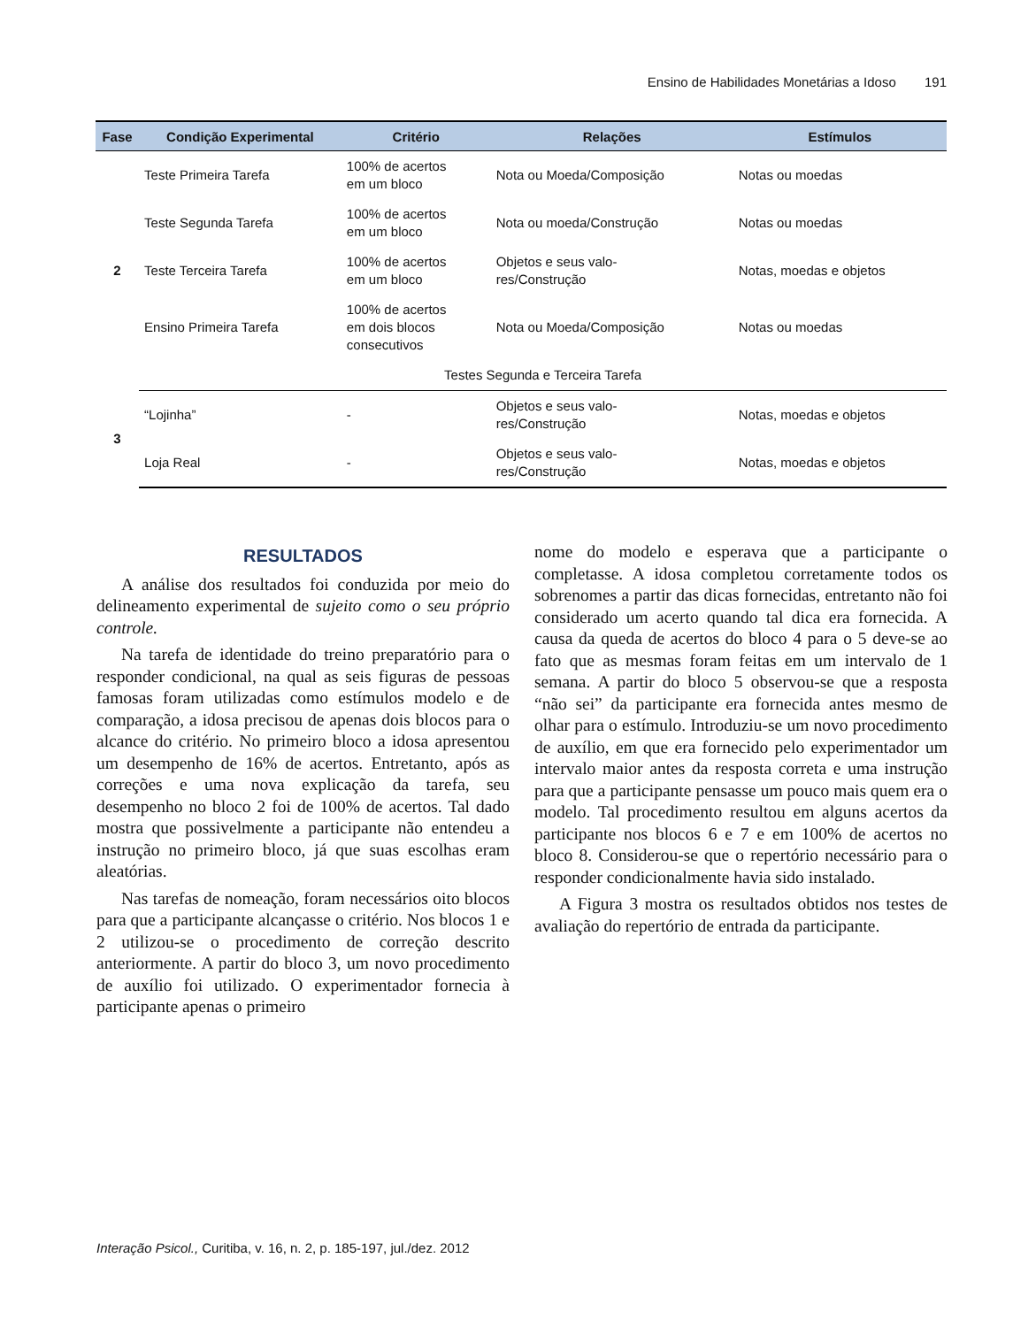Ensino de Habilidades Monetárias a Idoso 191
| Fase | Condição Experimental | Critério | Relações | Estímulos |
| --- | --- | --- | --- | --- |
| 2 | Teste Primeira Tarefa | 100% de acertos em um bloco | Nota ou Moeda/Composição | Notas ou moedas |
| | Teste Segunda Tarefa | 100% de acertos em um bloco | Nota ou moeda/Construção | Notas ou moedas |
| | Teste Terceira Tarefa | 100% de acertos em um bloco | Objetos e seus valo- res/Construção | Notas, moedas e objetos |
| | Ensino Primeira Tarefa | 100% de acertos em dois blocos consecutivos | Nota ou Moeda/Composição | Notas ou moedas |
| | Testes Segunda e Terceira Tarefa | | | |
| 3 | “Lojinha” | - | Objetos e seus valo- res/Construção | Notas, moedas e objetos |
| | Loja Real | - | Objetos e seus valo- res/Construção | Notas, moedas e objetos |
RESULTADOS
A análise dos resultados foi conduzida por meio do delineamento experimental de sujeito como o seu próprio controle.
Na tarefa de identidade do treino preparatório para o responder condicional, na qual as seis figuras de pessoas famosas foram utilizadas como estímulos modelo e de comparação, a idosa precisou de apenas dois blocos para o alcance do critério. No primeiro bloco a idosa apresentou um desempenho de 16% de acertos. Entretanto, após as correções e uma nova explicação da tarefa, seu desempenho no bloco 2 foi de 100% de acertos. Tal dado mostra que possivelmente a participante não entendeu a instrução no primeiro bloco, já que suas escolhas eram aleatórias.
Nas tarefas de nomeação, foram necessários oito blocos para que a participante alcançasse o critério. Nos blocos 1 e 2 utilizou-se o procedimento de correção descrito anteriormente. A partir do bloco 3, um novo procedimento de auxílio foi utilizado. O experimentador fornecia à participante apenas o primeiro
nome do modelo e esperava que a participante o completasse. A idosa completou corretamente todos os sobrenomes a partir das dicas fornecidas, entretanto não foi considerado um acerto quando tal dica era fornecida. A causa da queda de acertos do bloco 4 para o 5 deve-se ao fato que as mesmas foram feitas em um intervalo de 1 semana. A partir do bloco 5 observou-se que a resposta “não sei” da participante era fornecida antes mesmo de olhar para o estímulo. Introduziu-se um novo procedimento de auxílio, em que era fornecido pelo experimentador um intervalo maior antes da resposta correta e uma instrução para que a participante pensasse um pouco mais quem era o modelo. Tal procedimento resultou em alguns acertos da participante nos blocos 6 e 7 e em 100% de acertos no bloco 8. Considerou-se que o repertório necessário para o responder condicionalmente havia sido instalado.
A Figura 3 mostra os resultados obtidos nos testes de avaliação do repertório de entrada da participante.
Interação Psicol., Curitiba, v. 16, n. 2, p. 185-197, jul./dez. 2012